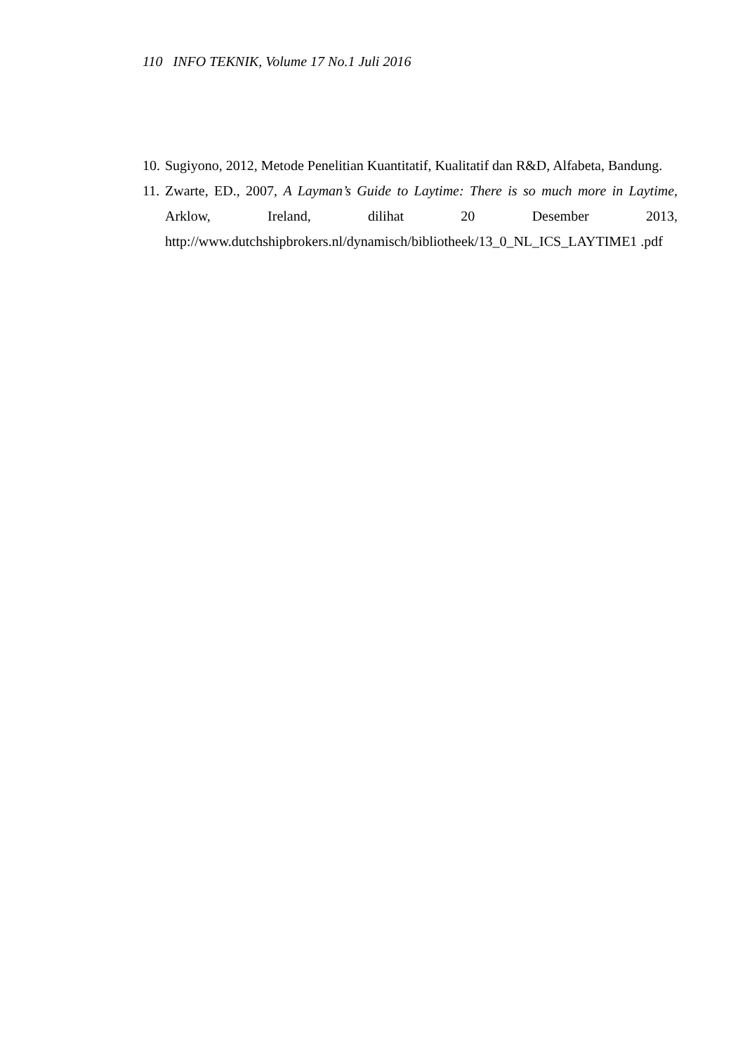110 INFO TEKNIK, Volume 17 No.1 Juli 2016
10. Sugiyono, 2012, Metode Penelitian Kuantitatif, Kualitatif dan R&D, Alfabeta, Bandung.
11. Zwarte, ED., 2007, A Layman’s Guide to Laytime: There is so much more in Laytime, Arklow, Ireland, dilihat 20 Desember 2013, http://www.dutchshipbrokers.nl/dynamisch/bibliotheek/13_0_NL_ICS_LAYTIME1 .pdf